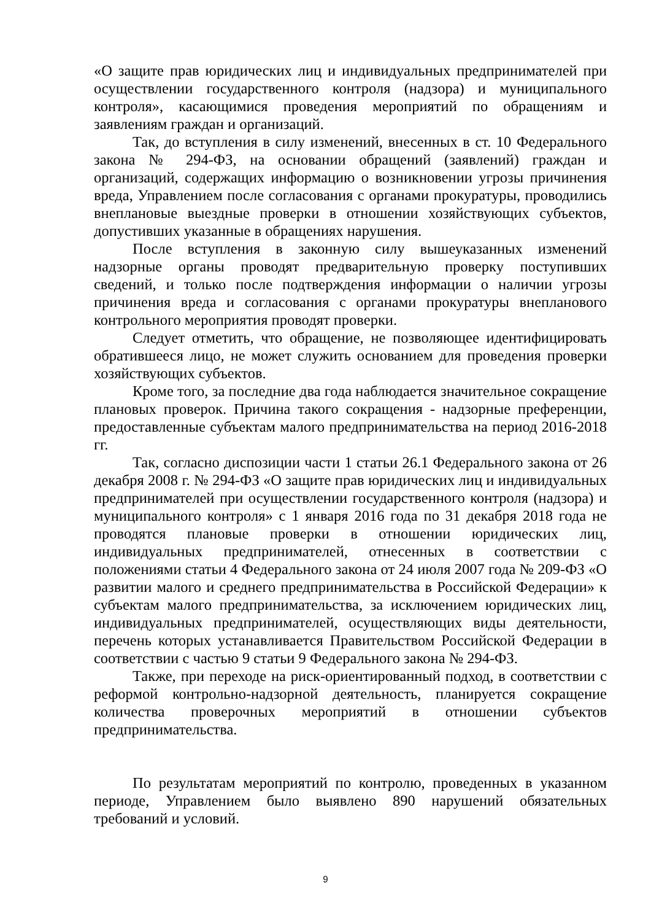«О защите прав юридических лиц и индивидуальных предпринимателей при осуществлении государственного контроля (надзора) и муниципального контроля», касающимися проведения мероприятий по обращениям и заявлениям граждан и организаций.
Так, до вступления в силу изменений, внесенных в ст. 10 Федерального закона № 294-ФЗ, на основании обращений (заявлений) граждан и организаций, содержащих информацию о возникновении угрозы причинения вреда, Управлением после согласования с органами прокуратуры, проводились внеплановые выездные проверки в отношении хозяйствующих субъектов, допустивших указанные в обращениях нарушения.
После вступления в законную силу вышеуказанных изменений надзорные органы проводят предварительную проверку поступивших сведений, и только после подтверждения информации о наличии угрозы причинения вреда и согласования с органами прокуратуры внепланового контрольного мероприятия проводят проверки.
Следует отметить, что обращение, не позволяющее идентифицировать обратившееся лицо, не может служить основанием для проведения проверки хозяйствующих субъектов.
Кроме того, за последние два года наблюдается значительное сокращение плановых проверок. Причина такого сокращения - надзорные преференции, предоставленные субъектам малого предпринимательства на период 2016-2018 гг.
Так, согласно диспозиции части 1 статьи 26.1 Федерального закона от 26 декабря 2008 г. № 294-ФЗ «О защите прав юридических лиц и индивидуальных предпринимателей при осуществлении государственного контроля (надзора) и муниципального контроля» с 1 января 2016 года по 31 декабря 2018 года не проводятся плановые проверки в отношении юридических лиц, индивидуальных предпринимателей, отнесенных в соответствии с положениями статьи 4 Федерального закона от 24 июля 2007 года № 209-ФЗ «О развитии малого и среднего предпринимательства в Российской Федерации» к субъектам малого предпринимательства, за исключением юридических лиц, индивидуальных предпринимателей, осуществляющих виды деятельности, перечень которых устанавливается Правительством Российской Федерации в соответствии с частью 9 статьи 9 Федерального закона № 294-ФЗ.
Также, при переходе на риск-ориентированный подход, в соответствии с реформой контрольно-надзорной деятельность, планируется сокращение количества проверочных мероприятий в отношении субъектов предпринимательства.
По результатам мероприятий по контролю, проведенных в указанном периоде, Управлением было выявлено 890 нарушений обязательных требований и условий.
9